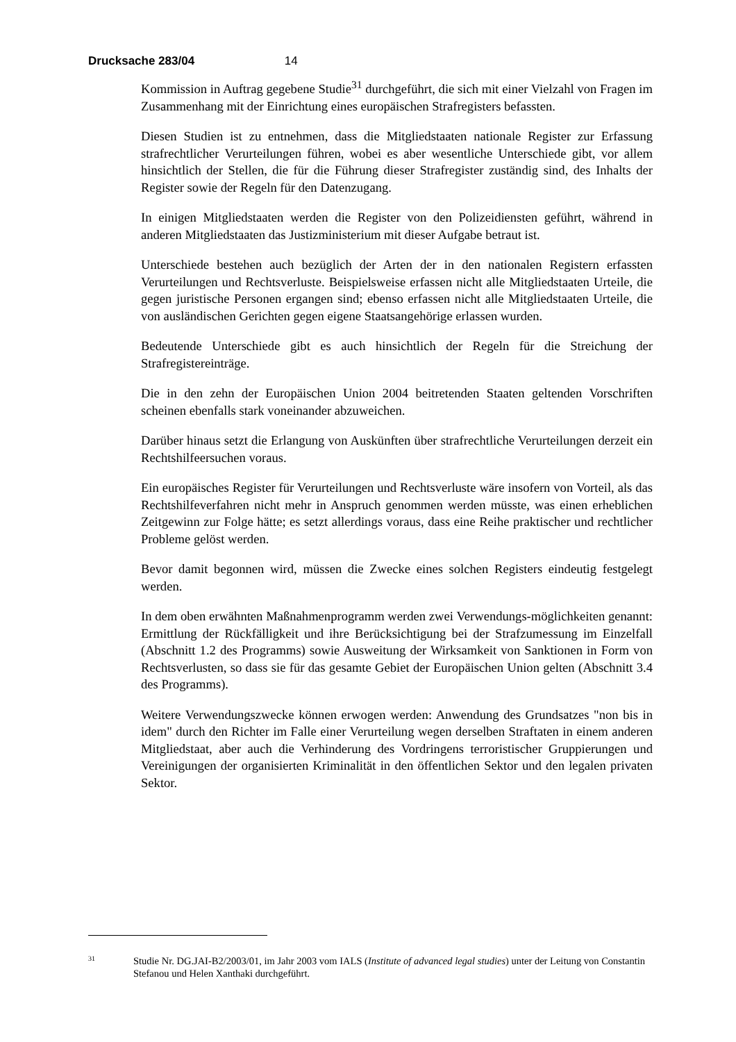Drucksache 283/04 14
Kommission in Auftrag gegebene Studie<sup>31</sup> durchgeführt, die sich mit einer Vielzahl von Fragen im Zusammenhang mit der Einrichtung eines europäischen Strafregisters befassten.
Diesen Studien ist zu entnehmen, dass die Mitgliedstaaten nationale Register zur Erfassung strafrechtlicher Verurteilungen führen, wobei es aber wesentliche Unterschiede gibt, vor allem hinsichtlich der Stellen, die für die Führung dieser Strafregister zuständig sind, des Inhalts der Register sowie der Regeln für den Datenzugang.
In einigen Mitgliedstaaten werden die Register von den Polizeidiensten geführt, während in anderen Mitgliedstaaten das Justizministerium mit dieser Aufgabe betraut ist.
Unterschiede bestehen auch bezüglich der Arten der in den nationalen Registern erfassten Verurteilungen und Rechtsverluste. Beispielsweise erfassen nicht alle Mitgliedstaaten Urteile, die gegen juristische Personen ergangen sind; ebenso erfassen nicht alle Mitgliedstaaten Urteile, die von ausländischen Gerichten gegen eigene Staatsangehörige erlassen wurden.
Bedeutende Unterschiede gibt es auch hinsichtlich der Regeln für die Streichung der Strafregistereinträge.
Die in den zehn der Europäischen Union 2004 beitretenden Staaten geltenden Vorschriften scheinen ebenfalls stark voneinander abzuweichen.
Darüber hinaus setzt die Erlangung von Auskünften über strafrechtliche Verurteilungen derzeit ein Rechtshilfeersuchen voraus.
Ein europäisches Register für Verurteilungen und Rechtsverluste wäre insofern von Vorteil, als das Rechtshilfeverfahren nicht mehr in Anspruch genommen werden müsste, was einen erheblichen Zeitgewinn zur Folge hätte; es setzt allerdings voraus, dass eine Reihe praktischer und rechtlicher Probleme gelöst werden.
Bevor damit begonnen wird, müssen die Zwecke eines solchen Registers eindeutig festgelegt werden.
In dem oben erwähnten Maßnahmenprogramm werden zwei Verwendungs-möglichkeiten genannt: Ermittlung der Rückfälligkeit und ihre Berücksichtigung bei der Strafzumessung im Einzelfall (Abschnitt 1.2 des Programms) sowie Ausweitung der Wirksamkeit von Sanktionen in Form von Rechtsverlusten, so dass sie für das gesamte Gebiet der Europäischen Union gelten (Abschnitt 3.4 des Programms).
Weitere Verwendungszwecke können erwogen werden: Anwendung des Grundsatzes "non bis in idem" durch den Richter im Falle einer Verurteilung wegen derselben Straftaten in einem anderen Mitgliedstaat, aber auch die Verhinderung des Vordringens terroristischer Gruppierungen und Vereinigungen der organisierten Kriminalität in den öffentlichen Sektor und den legalen privaten Sektor.
31
Studie Nr. DG.JAI-B2/2003/01, im Jahr 2003 vom IALS (Institute of advanced legal studies) unter der Leitung von Constantin Stefanou und Helen Xanthaki durchgeführt.